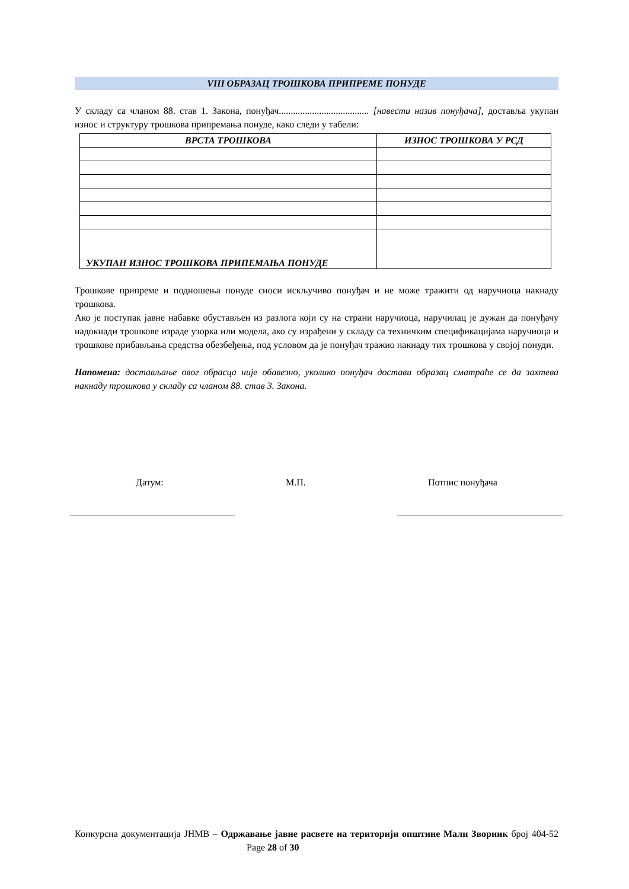VIII ОБРАЗАЦ ТРОШКОВА ПРИПРЕМЕ ПОНУДЕ
У складу са чланом 88. став 1. Закона, понуђач...................................... [навести назив понуђача], доставља укупан износ и структуру трошкова припремања понуде, како следи у табели:
| ВРСТА ТРОШКОВА | ИЗНОС ТРОШКОВА У РСД |
| --- | --- |
| УКУПАН ИЗНОС ТРОШКОВА ПРИПЕМАЊА ПОНУДЕ | |
Трошкове припреме и подношења понуде сноси искључиво понуђач и не може тражити од наручиоца накнаду трошкова.
Ако је поступак јавне набавке обустављен из разлога који су на страни наручиоца, наручилац је дужан да понуђачу надокнади трошкове израде узорка или модела, ако су израђени у складу са техничким спецификацијама наручиоца и трошкове прибављања средства обезбеђења, под условом да је понуђач тражио накнаду тих трошкова у својој понуди.
Напомена: достављање овог обрасца није обавезно, уколико понуђач достави образац сматраће се да захтева накнаду трошкова у складу са чланом 88. став 3. Закона.
Датум: М.П. Потпис понуђача
Конкурсна документација ЈНМВ – Одржавање јавне расвете на територији општине Мали Зворник број 404-52 Page 28 of 30